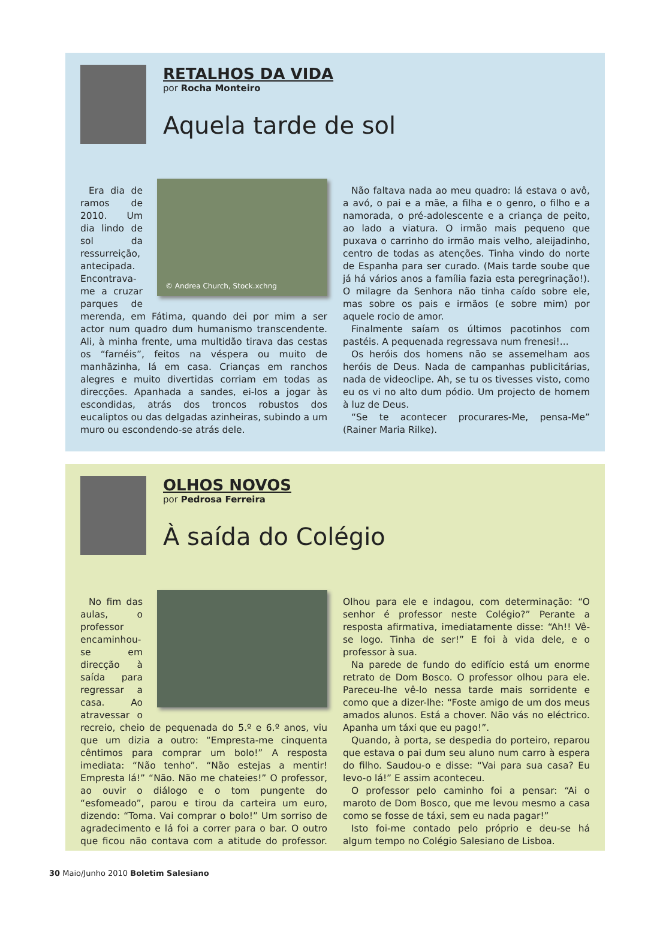RETALHOS DA VIDA
por Rocha Monteiro
Aquela tarde de sol
© Andrea Church, Stock.xchng
Era dia de ramos de 2010. Um dia lindo de sol da ressurreição, antecipada. Encontrava-me a cruzar parques de merenda, em Fátima, quando dei por mim a ser actor num quadro dum humanismo transcendente. Ali, à minha frente, uma multidão tirava das cestas os “farnéis”, feitos na véspera ou muito de manhãzinha, lá em casa. Crianças em ranchos alegres e muito divertidas corriam em todas as direcções. Apanhada a sandes, ei-los a jogar às escondidas, atrás dos troncos robustos dos eucaliptos ou das delgadas azinheiras, subindo a um muro ou escondendo-se atrás dele.
Não faltava nada ao meu quadro: lá estava o avô, a avó, o pai e a mãe, a filha e o genro, o filho e a namorada, o pré-adolescente e a criança de peito, ao lado a viatura. O irmão mais pequeno que puxava o carrinho do irmão mais velho, aleijadinho, centro de todas as atenções. Tinha vindo do norte de Espanha para ser curado. (Mais tarde soube que já há vários anos a família fazia esta peregrinação!). O milagre da Senhora não tinha caído sobre ele, mas sobre os pais e irmãos (e sobre mim) por aquele rocio de amor.
Finalmente saíam os últimos pacotinhos com pastéis. A pequenada regressava num frenesi!...
Os heróis dos homens não se assemelham aos heróis de Deus. Nada de campanhas publicitárias, nada de videoclipe. Ah, se tu os tivesses visto, como eu os vi no alto dum pódio. Um projecto de homem à luz de Deus.
“Se te acontecer procurares-Me, pensa-Me” (Rainer Maria Rilke).
OLHOS NOVOS
por Pedrosa Ferreira
À saída do Colégio
No fim das aulas, o professor encaminhou-se em direcção à saída para regressar a casa. Ao atravessar o recreio, cheio de pequenada do 5.º e 6.º anos, viu que um dizia a outro: “Empresta-me cinquenta cêntimos para comprar um bolo!” A resposta imediata: “Não tenho”. “Não estejas a mentir! Empresta lá!” “Não. Não me chateies!” O professor, ao ouvir o diálogo e o tom pungente do “esfomeado”, parou e tirou da carteira um euro, dizendo: “Toma. Vai comprar o bolo!” Um sorriso de agradecimento e lá foi a correr para o bar. O outro que ficou não contava com a atitude do professor. Olhou para ele e indagou, com determinação: “O senhor é professor neste Colégio?” Perante a resposta afirmativa, imediatamente disse: “Ah!! Vê-se logo. Tinha de ser!” E foi à vida dele, e o professor à sua.
Na parede de fundo do edifício está um enorme retrato de Dom Bosco. O professor olhou para ele. Pareceu-lhe vê-lo nessa tarde mais sorridente e como que a dizer-lhe: “Foste amigo de um dos meus amados alunos. Está a chover. Não vás no eléctrico. Apanha um táxi que eu pago!”.
Quando, à porta, se despedia do porteiro, reparou que estava o pai dum seu aluno num carro à espera do filho. Saudou-o e disse: “Vai para sua casa? Eu levo-o lá!” E assim aconteceu.
O professor pelo caminho foi a pensar: “Ai o maroto de Dom Bosco, que me levou mesmo a casa como se fosse de táxi, sem eu nada pagar!”
Isto foi-me contado pelo próprio e deu-se há algum tempo no Colégio Salesiano de Lisboa.
30 Maio/Junho 2010 Boletim Salesiano